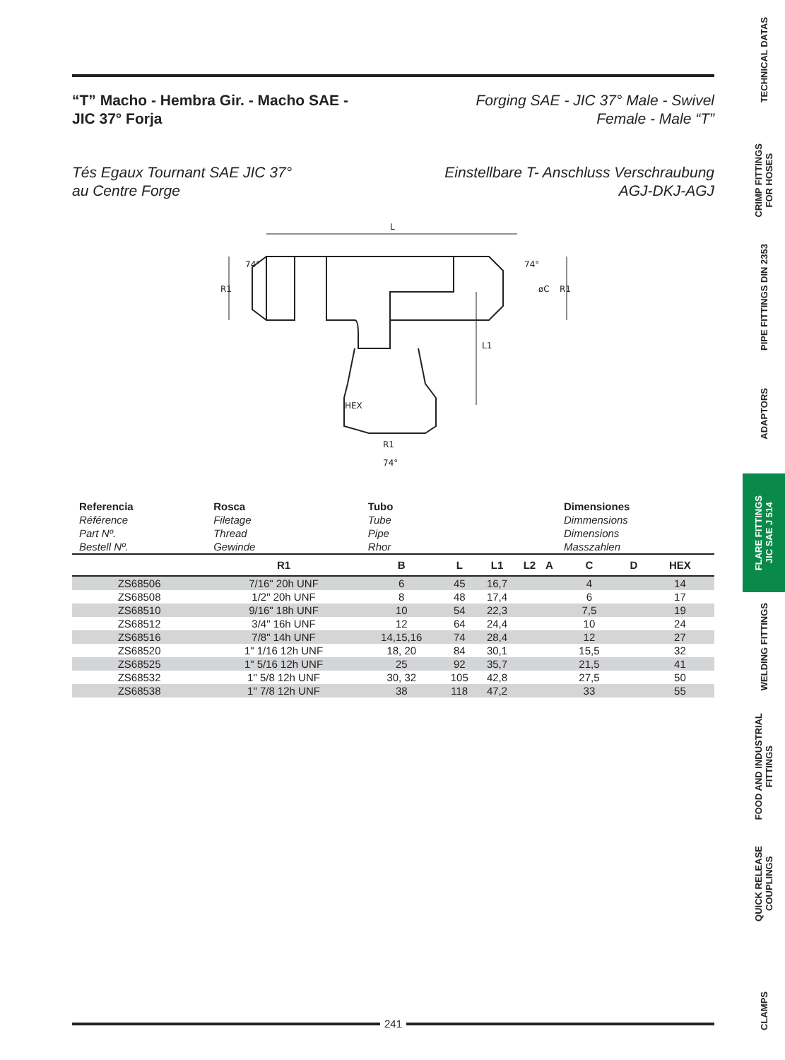“T” Macho - Hembra Gir. - Macho SAE -
JIC 37° Forja
Forging SAE - JIC 37° Male - Swivel
Female - Male “T”
Tés Egaux Tournant SAE JIC 37°
au Centre Forge
Einstellbare T- Anschluss Verschraubung
AGJ-DKJ-AGJ
L
R1
R1
L1
HEX
R1
74°
74°
74°
øC
| Referencia Référence Part Nº. Bestell Nº. | Rosca Filetage Thread Gewinde | Tubo Tube Pipe Rhor | | | | | Dimensiones Dimmensions Dimensions Masszahlen | | |
| | R1 | B | L | L1 | L2 | A | C | D | HEX |
| ZS68506 | 7/16" 20h UNF | 6 | 45 | 16,7 | | | 4 | | 14 |
| ZS68508 | 1/2" 20h UNF | 8 | 48 | 17,4 | | | 6 | | 17 |
| ZS68510 | 9/16" 18h UNF | 10 | 54 | 22,3 | | | 7,5 | | 19 |
| ZS68512 | 3/4" 16h UNF | 12 | 64 | 24,4 | | | 10 | | 24 |
| ZS68516 | 7/8" 14h UNF | 14,15,16 | 74 | 28,4 | | | 12 | | 27 |
| ZS68520 | 1" 1/16 12h UNF | 18, 20 | 84 | 30,1 | | | 15,5 | | 32 |
| ZS68525 | 1" 5/16 12h UNF | 25 | 92 | 35,7 | | | 21,5 | | 41 |
| ZS68532 | 1" 5/8 12h UNF | 30, 32 | 105 | 42,8 | | | 27,5 | | 50 |
| ZS68538 | 1" 7/8 12h UNF | 38 | 118 | 47,2 | | | 33 | | 55 |
241
TECHNICAL DATAS
CRIMP FITTINGS
FOR HOSES
PIPE FITTINGS DIN 2353
ADAPTORS
FLARE FITTINGS
JIC SAE J 514
WELDING FITTINGS
FOOD AND INDUSTRIAL
FITTINGS
QUICK RELEASE
COUPLINGS
CLAMPS